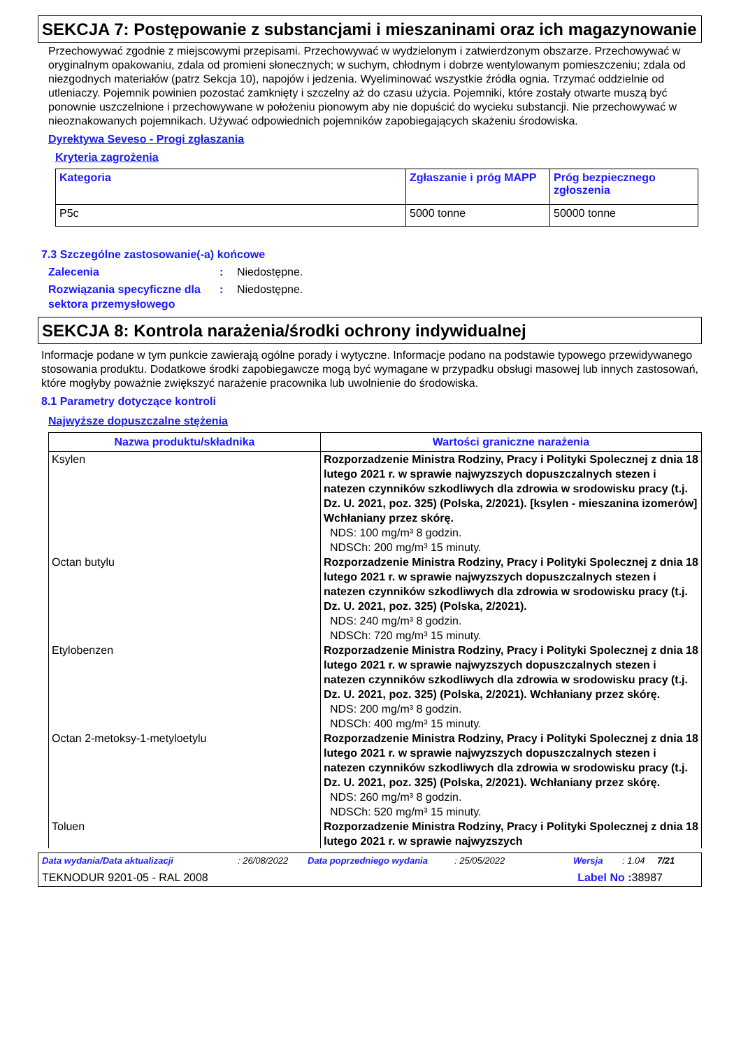SEKCJA 7: Postępowanie z substancjami i mieszaninami oraz ich magazynowanie
Przechowywać zgodnie z miejscowymi przepisami. Przechowywać w wydzielonym i zatwierdzonym obszarze. Przechowywać w oryginalnym opakowaniu, zdala od promieni słonecznych; w suchym, chłodnym i dobrze wentylowanym pomieszczeniu; zdala od niezgodnych materiałów (patrz Sekcja 10), napojów i jedzenia. Wyeliminować wszystkie źródła ognia. Trzymać oddzielnie od utleniaczy. Pojemnik powinien pozostać zamknięty i szczelny aż do czasu użycia. Pojemniki, które zostały otwarte muszą być ponownie uszczelnione i przechowywane w położeniu pionowym aby nie dopuścić do wycieku substancji. Nie przechowywać w nieoznakowanych pojemnikach. Używać odpowiednich pojemników zapobiegających skażeniu środowiska.
Dyrektywa Seveso - Progi zgłaszania
Kryteria zagrożenia
| Kategoria | Zgłaszanie i próg MAPP | Próg bezpiecznego zgłoszenia |
| --- | --- | --- |
| P5c | 5000 tonne | 50000 tonne |
7.3 Szczególne zastosowanie(-a) końcowe
Zalecenia: Niedostępne.
Rozwiązania specyficzne dla sektora przemysłowego: Niedostępne.
SEKCJA 8: Kontrola narażenia/środki ochrony indywidualnej
Informacje podane w tym punkcie zawierają ogólne porady i wytyczne. Informacje podano na podstawie typowego przewidywanego stosowania produktu. Dodatkowe środki zapobiegawcze mogą być wymagane w przypadku obsługi masowej lub innych zastosowań, które mogłyby poważnie zwiększyć narażenie pracownika lub uwolnienie do środowiska.
8.1 Parametry dotyczące kontroli
Najwyższe dopuszczalne stężenia
| Nazwa produktu/składnika | Wartości graniczne narażenia |
| --- | --- |
| Ksylen | Rozporzadzenie Ministra Rodziny, Pracy i Polityki Spolecznej z dnia 18 lutego 2021 r. w sprawie najwyzszych dopuszczalnych stezen i natezen czynników szkodliwych dla zdrowia w srodowisku pracy (t.j. Dz. U. 2021, poz. 325) (Polska, 2/2021). [ksylen - mieszanina izomerów] Wchłaniany przez skórę. NDS: 100 mg/m³ 8 godzin. NDSCh: 200 mg/m³ 15 minuty. |
| Octan butylu | Rozporzadzenie Ministra Rodziny, Pracy i Polityki Spolecznej z dnia 18 lutego 2021 r. w sprawie najwyzszych dopuszczalnych stezen i natezen czynników szkodliwych dla zdrowia w srodowisku pracy (t.j. Dz. U. 2021, poz. 325) (Polska, 2/2021). NDS: 240 mg/m³ 8 godzin. NDSCh: 720 mg/m³ 15 minuty. |
| Etylobenzen | Rozporzadzenie Ministra Rodziny, Pracy i Polityki Spolecznej z dnia 18 lutego 2021 r. w sprawie najwyzszych dopuszczalnych stezen i natezen czynników szkodliwych dla zdrowia w srodowisku pracy (t.j. Dz. U. 2021, poz. 325) (Polska, 2/2021). Wchłaniany przez skórę. NDS: 200 mg/m³ 8 godzin. NDSCh: 400 mg/m³ 15 minuty. |
| Octan 2-metoksy-1-metyloetylu | Rozporzadzenie Ministra Rodziny, Pracy i Polityki Spolecznej z dnia 18 lutego 2021 r. w sprawie najwyzszych dopuszczalnych stezen i natezen czynników szkodliwych dla zdrowia w srodowisku pracy (t.j. Dz. U. 2021, poz. 325) (Polska, 2/2021). Wchłaniany przez skórę. NDS: 260 mg/m³ 8 godzin. NDSCh: 520 mg/m³ 15 minuty. |
| Toluen | Rozporzadzenie Ministra Rodziny, Pracy i Polityki Spolecznej z dnia 18 lutego 2021 r. w sprawie najwyzszych |
Data wydania/Data aktualizacji: 26/08/2022 Data poprzedniego wydania: 25/05/2022 Wersja: 1.04 7/21
TEKNODUR 9201-05 - RAL 2008 Label No : 38987